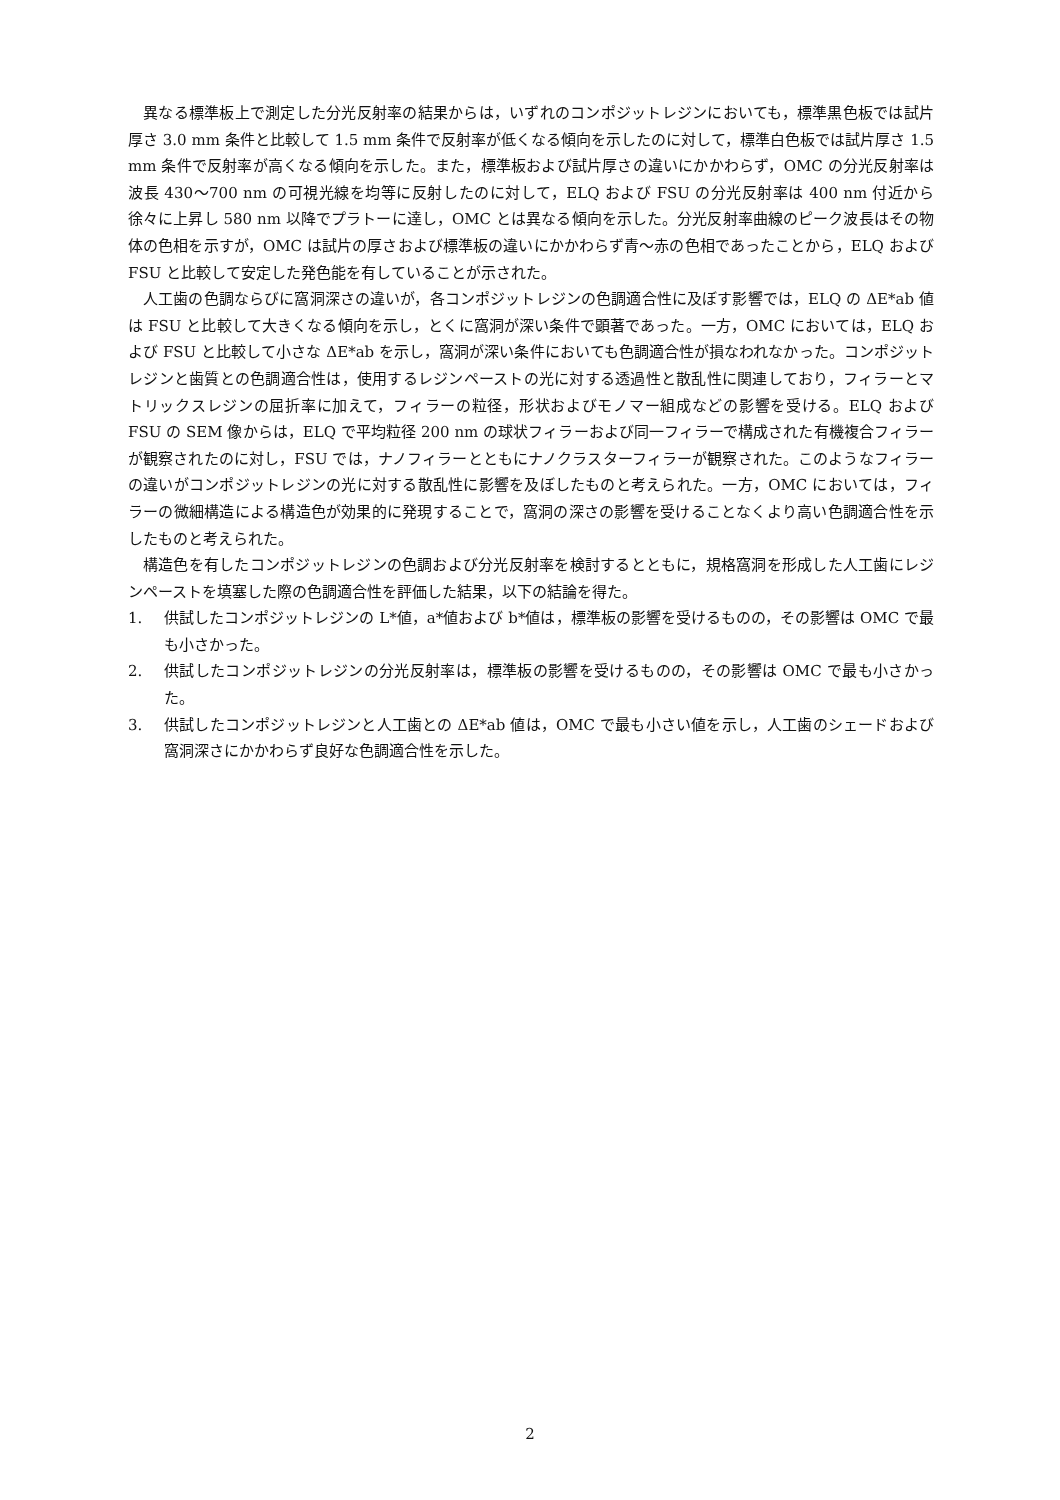異なる標準板上で測定した分光反射率の結果からは，いずれのコンポジットレジンにおいても，標準黒色板では試片厚さ 3.0 mm 条件と比較して 1.5 mm 条件で反射率が低くなる傾向を示したのに対して，標準白色板では試片厚さ 1.5 mm 条件で反射率が高くなる傾向を示した。また，標準板および試片厚さの違いにかかわらず，OMC の分光反射率は波長 430〜700 nm の可視光線を均等に反射したのに対して，ELQ および FSU の分光反射率は 400 nm 付近から徐々に上昇し 580 nm 以降でプラトーに達し，OMC とは異なる傾向を示した。分光反射率曲線のピーク波長はその物体の色相を示すが，OMC は試片の厚さおよび標準板の違いにかかわらず青〜赤の色相であったことから，ELQ および FSU と比較して安定した発色能を有していることが示された。
人工歯の色調ならびに窩洞深さの違いが，各コンポジットレジンの色調適合性に及ぼす影響では，ELQ の ΔE*ab 値は FSU と比較して大きくなる傾向を示し，とくに窩洞が深い条件で顕著であった。一方，OMC においては，ELQ および FSU と比較して小さな ΔE*ab を示し，窩洞が深い条件においても色調適合性が損なわれなかった。コンポジットレジンと歯質との色調適合性は，使用するレジンペーストの光に対する透過性と散乱性に関連しており，フィラーとマトリックスレジンの屈折率に加えて，フィラーの粒径，形状およびモノマー組成などの影響を受ける。ELQ および FSU の SEM 像からは，ELQ で平均粒径 200 nm の球状フィラーおよび同一フィラーで構成された有機複合フィラーが観察されたのに対し，FSU では，ナノフィラーとともにナノクラスターフィラーが観察された。このようなフィラーの違いがコンポジットレジンの光に対する散乱性に影響を及ぼしたものと考えられた。一方，OMC においては，フィラーの微細構造による構造色が効果的に発現することで，窩洞の深さの影響を受けることなくより高い色調適合性を示したものと考えられた。
構造色を有したコンポジットレジンの色調および分光反射率を検討するとともに，規格窩洞を形成した人工歯にレジンペーストを填塞した際の色調適合性を評価した結果，以下の結論を得た。
1. 供試したコンポジットレジンの L*値，a*値および b*値は，標準板の影響を受けるものの，その影響は OMC で最も小さかった。
2. 供試したコンポジットレジンの分光反射率は，標準板の影響を受けるものの，その影響は OMC で最も小さかった。
3. 供試したコンポジットレジンと人工歯との ΔE*ab 値は，OMC で最も小さい値を示し，人工歯のシェードおよび窩洞深さにかかわらず良好な色調適合性を示した。
2